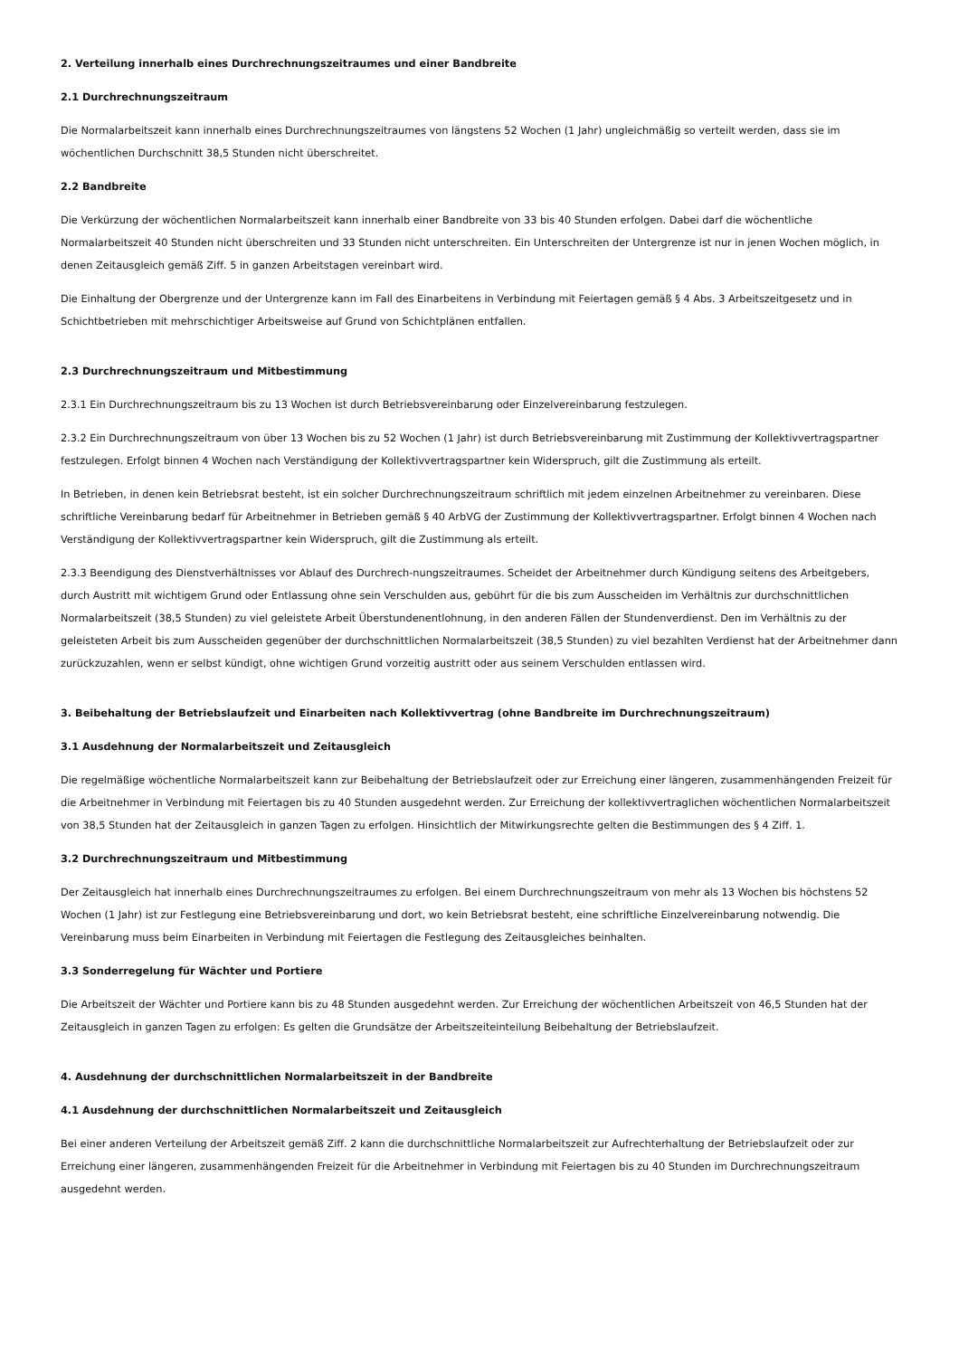2. Verteilung innerhalb eines Durchrechnungszeitraumes und einer Bandbreite
2.1 Durchrechnungszeitraum
Die Normalarbeitszeit kann innerhalb eines Durchrechnungszeitraumes von längstens 52 Wochen (1 Jahr) ungleichmäßig so verteilt werden, dass sie im wöchentlichen Durchschnitt 38,5 Stunden nicht überschreitet.
2.2 Bandbreite
Die Verkürzung der wöchentlichen Normalarbeitszeit kann innerhalb einer Bandbreite von 33 bis 40 Stunden erfolgen. Dabei darf die wöchentliche Normalarbeitszeit 40 Stunden nicht überschreiten und 33 Stunden nicht unterschreiten. Ein Unterschreiten der Untergrenze ist nur in jenen Wochen möglich, in denen Zeitausgleich gemäß Ziff. 5 in ganzen Arbeitstagen vereinbart wird.
Die Einhaltung der Obergrenze und der Untergrenze kann im Fall des Einarbeitens in Verbindung mit Feiertagen gemäß § 4 Abs. 3 Arbeitszeitgesetz und in Schichtbetrieben mit mehrschichtiger Arbeitsweise auf Grund von Schichtplänen entfallen.
2.3 Durchrechnungszeitraum und Mitbestimmung
2.3.1 Ein Durchrechnungszeitraum bis zu 13 Wochen ist durch Betriebsvereinbarung oder Einzelvereinbarung festzulegen.
2.3.2 Ein Durchrechnungszeitraum von über 13 Wochen bis zu 52 Wochen (1 Jahr) ist durch Betriebsvereinbarung mit Zustimmung der Kollektivvertragspartner festzulegen. Erfolgt binnen 4 Wochen nach Verständigung der Kollektivvertragspartner kein Widerspruch, gilt die Zustimmung als erteilt.
In Betrieben, in denen kein Betriebsrat besteht, ist ein solcher Durchrechnungszeitraum schriftlich mit jedem einzelnen Arbeitnehmer zu vereinbaren. Diese schriftliche Vereinbarung bedarf für Arbeitnehmer in Betrieben gemäß § 40 ArbVG der Zustimmung der Kollektivvertragspartner. Erfolgt binnen 4 Wochen nach Verständigung der Kollektivvertragspartner kein Widerspruch, gilt die Zustimmung als erteilt.
2.3.3 Beendigung des Dienstverhältnisses vor Ablauf des Durchrech-nungszeitraumes. Scheidet der Arbeitnehmer durch Kündigung seitens des Arbeitgebers, durch Austritt mit wichtigem Grund oder Entlassung ohne sein Verschulden aus, gebührt für die bis zum Ausscheiden im Verhältnis zur durchschnittlichen Normalarbeitszeit (38,5 Stunden) zu viel geleistete Arbeit Überstundenentlohnung, in den anderen Fällen der Stundenverdienst. Den im Verhältnis zu der geleisteten Arbeit bis zum Ausscheiden gegenüber der durchschnittlichen Normalarbeitszeit (38,5 Stunden) zu viel bezahlten Verdienst hat der Arbeitnehmer dann zurückzuzahlen, wenn er selbst kündigt, ohne wichtigen Grund vorzeitig austritt oder aus seinem Verschulden entlassen wird.
3. Beibehaltung der Betriebslaufzeit und Einarbeiten nach Kollektivvertrag (ohne Bandbreite im Durchrechnungszeitraum)
3.1 Ausdehnung der Normalarbeitszeit und Zeitausgleich
Die regelmäßige wöchentliche Normalarbeitszeit kann zur Beibehaltung der Betriebslaufzeit oder zur Erreichung einer längeren, zusammenhängenden Freizeit für die Arbeitnehmer in Verbindung mit Feiertagen bis zu 40 Stunden ausgedehnt werden. Zur Erreichung der kollektivvertraglichen wöchentlichen Normalarbeitszeit von 38,5 Stunden hat der Zeitausgleich in ganzen Tagen zu erfolgen. Hinsichtlich der Mitwirkungsrechte gelten die Bestimmungen des § 4 Ziff. 1.
3.2 Durchrechnungszeitraum und Mitbestimmung
Der Zeitausgleich hat innerhalb eines Durchrechnungszeitraumes zu erfolgen. Bei einem Durchrechnungszeitraum von mehr als 13 Wochen bis höchstens 52 Wochen (1 Jahr) ist zur Festlegung eine Betriebsvereinbarung und dort, wo kein Betriebsrat besteht, eine schriftliche Einzelvereinbarung notwendig. Die Vereinbarung muss beim Einarbeiten in Verbindung mit Feiertagen die Festlegung des Zeitausgleiches beinhalten.
3.3 Sonderregelung für Wächter und Portiere
Die Arbeitszeit der Wächter und Portiere kann bis zu 48 Stunden ausgedehnt werden. Zur Erreichung der wöchentlichen Arbeitszeit von 46,5 Stunden hat der Zeitausgleich in ganzen Tagen zu erfolgen: Es gelten die Grundsätze der Arbeitszeiteinteilung Beibehaltung der Betriebslaufzeit.
4. Ausdehnung der durchschnittlichen Normalarbeitszeit in der Bandbreite
4.1 Ausdehnung der durchschnittlichen Normalarbeitszeit und Zeitausgleich
Bei einer anderen Verteilung der Arbeitszeit gemäß Ziff. 2 kann die durchschnittliche Normalarbeitszeit zur Aufrechterhaltung der Betriebslaufzeit oder zur Erreichung einer längeren, zusammenhängenden Freizeit für die Arbeitnehmer in Verbindung mit Feiertagen bis zu 40 Stunden im Durchrechnungszeitraum ausgedehnt werden.